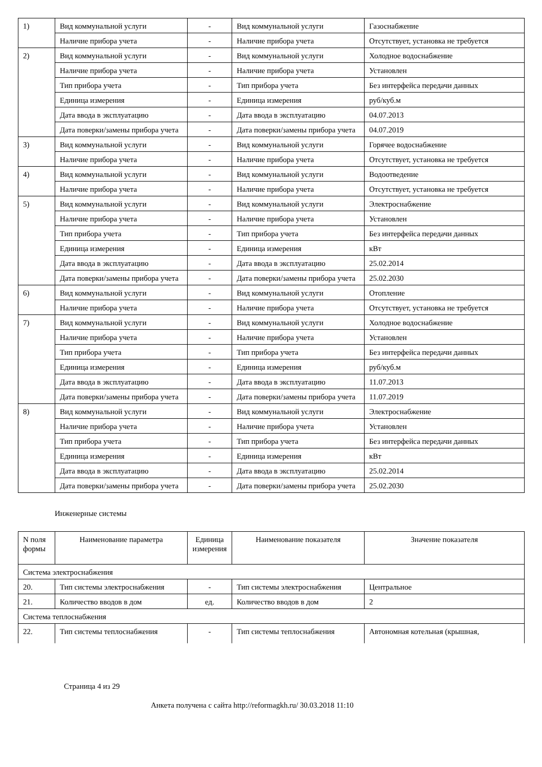| 1) | Вид коммунальной услуги | - | Вид коммунальной услуги | Газоснабжение |
| | Наличие прибора учета | - | Наличие прибора учета | Отсутствует, установка не требуется |
| 2) | Вид коммунальной услуги | - | Вид коммунальной услуги | Холодное водоснабжение |
| | Наличие прибора учета | - | Наличие прибора учета | Установлен |
| | Тип прибора учета | - | Тип прибора учета | Без интерфейса передачи данных |
| | Единица измерения | - | Единица измерения | руб/куб.м |
| | Дата ввода в эксплуатацию | - | Дата ввода в эксплуатацию | 04.07.2013 |
| | Дата поверки/замены прибора учета | - | Дата поверки/замены прибора учета | 04.07.2019 |
| 3) | Вид коммунальной услуги | - | Вид коммунальной услуги | Горячее водоснабжение |
| | Наличие прибора учета | - | Наличие прибора учета | Отсутствует, установка не требуется |
| 4) | Вид коммунальной услуги | - | Вид коммунальной услуги | Водоотведение |
| | Наличие прибора учета | - | Наличие прибора учета | Отсутствует, установка не требуется |
| 5) | Вид коммунальной услуги | - | Вид коммунальной услуги | Электроснабжение |
| | Наличие прибора учета | - | Наличие прибора учета | Установлен |
| | Тип прибора учета | - | Тип прибора учета | Без интерфейса передачи данных |
| | Единица измерения | - | Единица измерения | кВт |
| | Дата ввода в эксплуатацию | - | Дата ввода в эксплуатацию | 25.02.2014 |
| | Дата поверки/замены прибора учета | - | Дата поверки/замены прибора учета | 25.02.2030 |
| 6) | Вид коммунальной услуги | - | Вид коммунальной услуги | Отопление |
| | Наличие прибора учета | - | Наличие прибора учета | Отсутствует, установка не требуется |
| 7) | Вид коммунальной услуги | - | Вид коммунальной услуги | Холодное водоснабжение |
| | Наличие прибора учета | - | Наличие прибора учета | Установлен |
| | Тип прибора учета | - | Тип прибора учета | Без интерфейса передачи данных |
| | Единица измерения | - | Единица измерения | руб/куб.м |
| | Дата ввода в эксплуатацию | - | Дата ввода в эксплуатацию | 11.07.2013 |
| | Дата поверки/замены прибора учета | - | Дата поверки/замены прибора учета | 11.07.2019 |
| 8) | Вид коммунальной услуги | - | Вид коммунальной услуги | Электроснабжение |
| | Наличие прибора учета | - | Наличие прибора учета | Установлен |
| | Тип прибора учета | - | Тип прибора учета | Без интерфейса передачи данных |
| | Единица измерения | - | Единица измерения | кВт |
| | Дата ввода в эксплуатацию | - | Дата ввода в эксплуатацию | 25.02.2014 |
| | Дата поверки/замены прибора учета | - | Дата поверки/замены прибора учета | 25.02.2030 |
Инженерные системы
| N поля формы | Наименование параметра | Единица измерения | Наименование показателя | Значение показателя |
| Система электроснабжения | | | | |
| 20. | Тип системы электроснабжения | - | Тип системы электроснабжения | Центральное |
| 21. | Количество вводов в дом | ед. | Количество вводов в дом | 2 |
| Система теплоснабжения | | | | |
| 22. | Тип системы теплоснабжения | - | Тип системы теплоснабжения | Автономная котельная (крышная, |
Страница 4 из 29
Анкета получена с сайта http://reformagkh.ru/ 30.03.2018 11:10